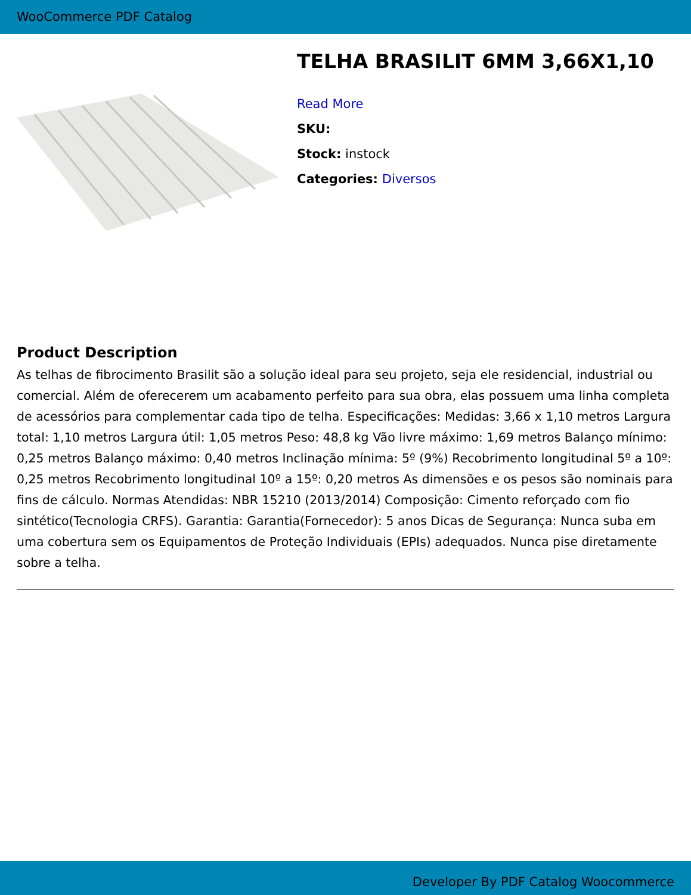WooCommerce PDF Catalog
TELHA BRASILIT 6MM 3,66X1,10
Read More
SKU:
Stock: instock
Categories: Diversos
Product Description
As telhas de fibrocimento Brasilit são a solução ideal para seu projeto, seja ele residencial, industrial ou comercial. Além de oferecerem um acabamento perfeito para sua obra, elas possuem uma linha completa de acessórios para complementar cada tipo de telha. Especificações: Medidas: 3,66 x 1,10 metros Largura total: 1,10 metros Largura útil: 1,05 metros Peso: 48,8 kg Vão livre máximo: 1,69 metros Balanço mínimo: 0,25 metros Balanço máximo: 0,40 metros Inclinação mínima: 5º (9%) Recobrimento longitudinal 5º a 10º: 0,25 metros Recobrimento longitudinal 10º a 15º: 0,20 metros As dimensões e os pesos são nominais para fins de cálculo. Normas Atendidas: NBR 15210 (2013/2014) Composição: Cimento reforçado com fio sintético(Tecnologia CRFS). Garantia: Garantia(Fornecedor): 5 anos Dicas de Segurança: Nunca suba em uma cobertura sem os Equipamentos de Proteção Individuais (EPIs) adequados. Nunca pise diretamente sobre a telha.
Developer By PDF Catalog Woocommerce